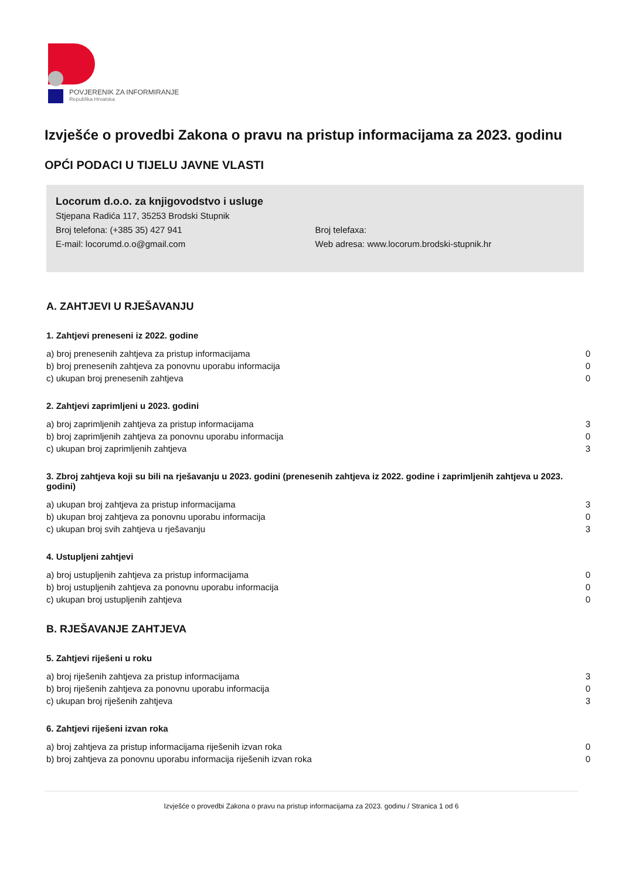POVJERENIK ZA INFORMIRANJE
Republika Hrvatska
Izvješće o provedbi Zakona o pravu na pristup informacijama za 2023. godinu
OPĆI PODACI U TIJELU JAVNE VLASTI
Locorum d.o.o. za knjigovodstvo i usluge
Stjepana Radića 117, 35253 Brodski Stupnik
Broj telefona: (+385 35) 427 941 Broj telefaxa:
E-mail: locorumd.o.o@gmail.com Web adresa: www.locorum.brodski-stupnik.hr
A. ZAHTJEVI U RJEŠAVANJU
1. Zahtjevi preneseni iz 2022. godine
| a) broj prenesenih zahtjeva za pristup informacijama | 0 |
| b) broj prenesenih zahtjeva za ponovnu uporabu informacija | 0 |
| c) ukupan broj prenesenih zahtjeva | 0 |
2. Zahtjevi zaprimljeni u 2023. godini
| a) broj zaprimljenih zahtjeva za pristup informacijama | 3 |
| b) broj zaprimljenih zahtjeva za ponovnu uporabu informacija | 0 |
| c) ukupan broj zaprimljenih zahtjeva | 3 |
3. Zbroj zahtjeva koji su bili na rješavanju u 2023. godini (prenesenih zahtjeva iz 2022. godine i zaprimljenih zahtjeva u 2023. godini)
| a) ukupan broj zahtjeva za pristup informacijama | 3 |
| b) ukupan broj zahtjeva za ponovnu uporabu informacija | 0 |
| c) ukupan broj svih zahtjeva u rješavanju | 3 |
4. Ustupljeni zahtjevi
| a) broj ustupljenih zahtjeva za pristup informacijama | 0 |
| b) broj ustupljenih zahtjeva za ponovnu uporabu informacija | 0 |
| c) ukupan broj ustupljenih zahtjeva | 0 |
B. RJEŠAVANJE ZAHTJEVA
5. Zahtjevi riješeni u roku
| a) broj riješenih zahtjeva za pristup informacijama | 3 |
| b) broj riješenih zahtjeva za ponovnu uporabu informacija | 0 |
| c) ukupan broj riješenih zahtjeva | 3 |
6. Zahtjevi riješeni izvan roka
| a) broj zahtjeva za pristup informacijama riješenih izvan roka | 0 |
| b) broj zahtjeva za ponovnu uporabu informacija riješenih izvan roka | 0 |
Izvješće o provedbi Zakona o pravu na pristup informacijama za 2023. godinu / Stranica 1 od 6